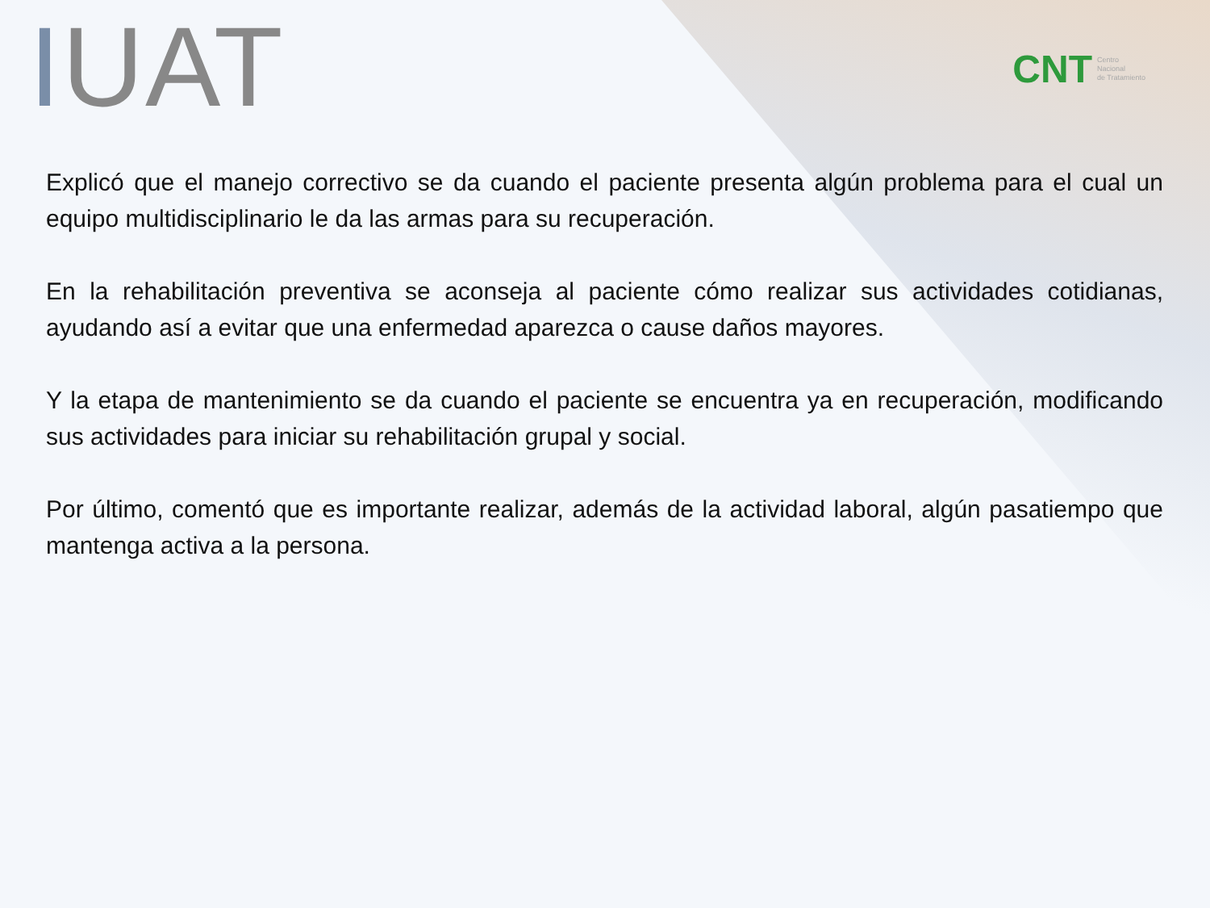IUAT
CNT Centro
Nacional
de Tratamiento
Explicó que el manejo correctivo se da cuando el paciente presenta algún problema para el cual un equipo multidisciplinario le da las armas para su recuperación.
En la rehabilitación preventiva se aconseja al paciente cómo realizar sus actividades cotidianas, ayudando así a evitar que una enfermedad aparezca o cause daños mayores.
Y la etapa de mantenimiento se da cuando el paciente se encuentra ya en recuperación, modificando sus actividades para iniciar su rehabilitación grupal y social.
Por último, comentó que es importante realizar, además de la actividad laboral, algún pasatiempo que mantenga activa a la persona.